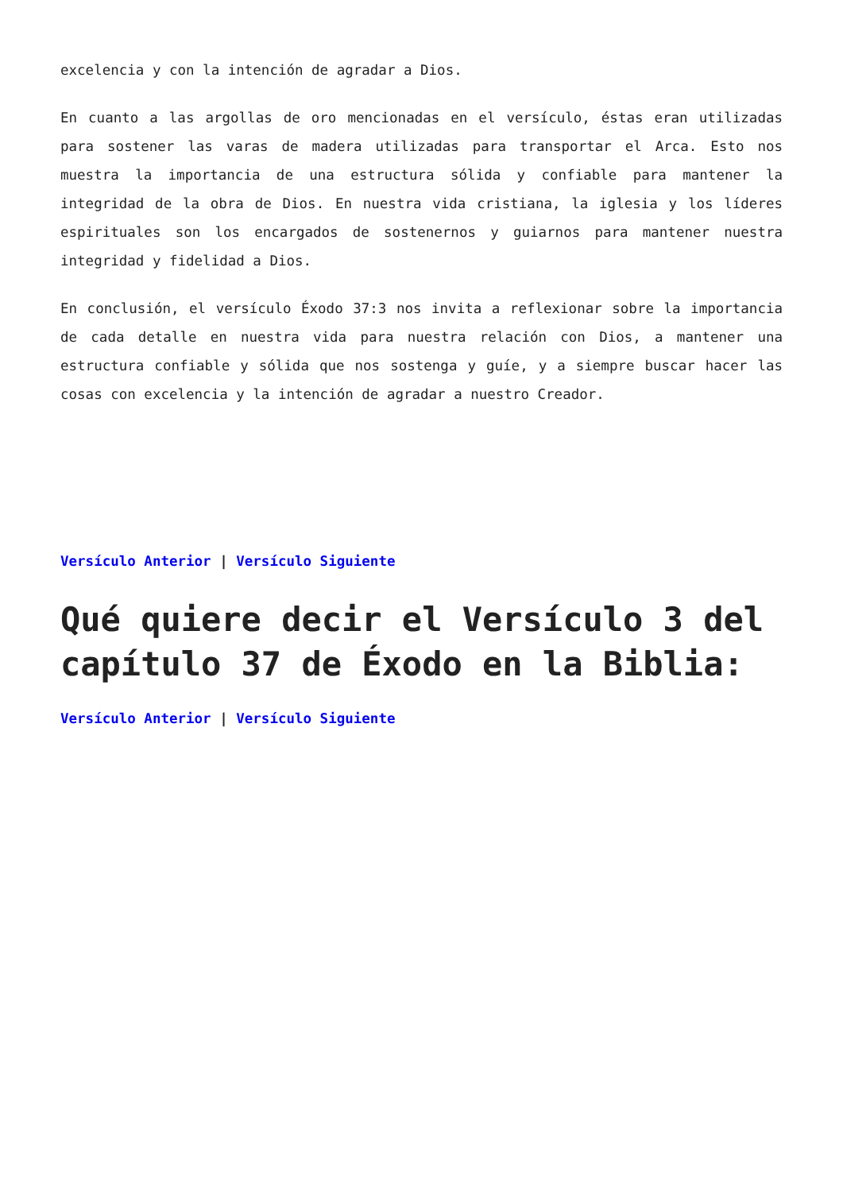excelencia y con la intención de agradar a Dios.
En cuanto a las argollas de oro mencionadas en el versículo, éstas eran utilizadas para sostener las varas de madera utilizadas para transportar el Arca. Esto nos muestra la importancia de una estructura sólida y confiable para mantener la integridad de la obra de Dios. En nuestra vida cristiana, la iglesia y los líderes espirituales son los encargados de sostenernos y guiarnos para mantener nuestra integridad y fidelidad a Dios.
En conclusión, el versículo Éxodo 37:3 nos invita a reflexionar sobre la importancia de cada detalle en nuestra vida para nuestra relación con Dios, a mantener una estructura confiable y sólida que nos sostenga y guíe, y a siempre buscar hacer las cosas con excelencia y la intención de agradar a nuestro Creador.
Versículo Anterior | Versículo Siguiente
Qué quiere decir el Versículo 3 del capítulo 37 de Éxodo en la Biblia:
Versículo Anterior | Versículo Siguiente